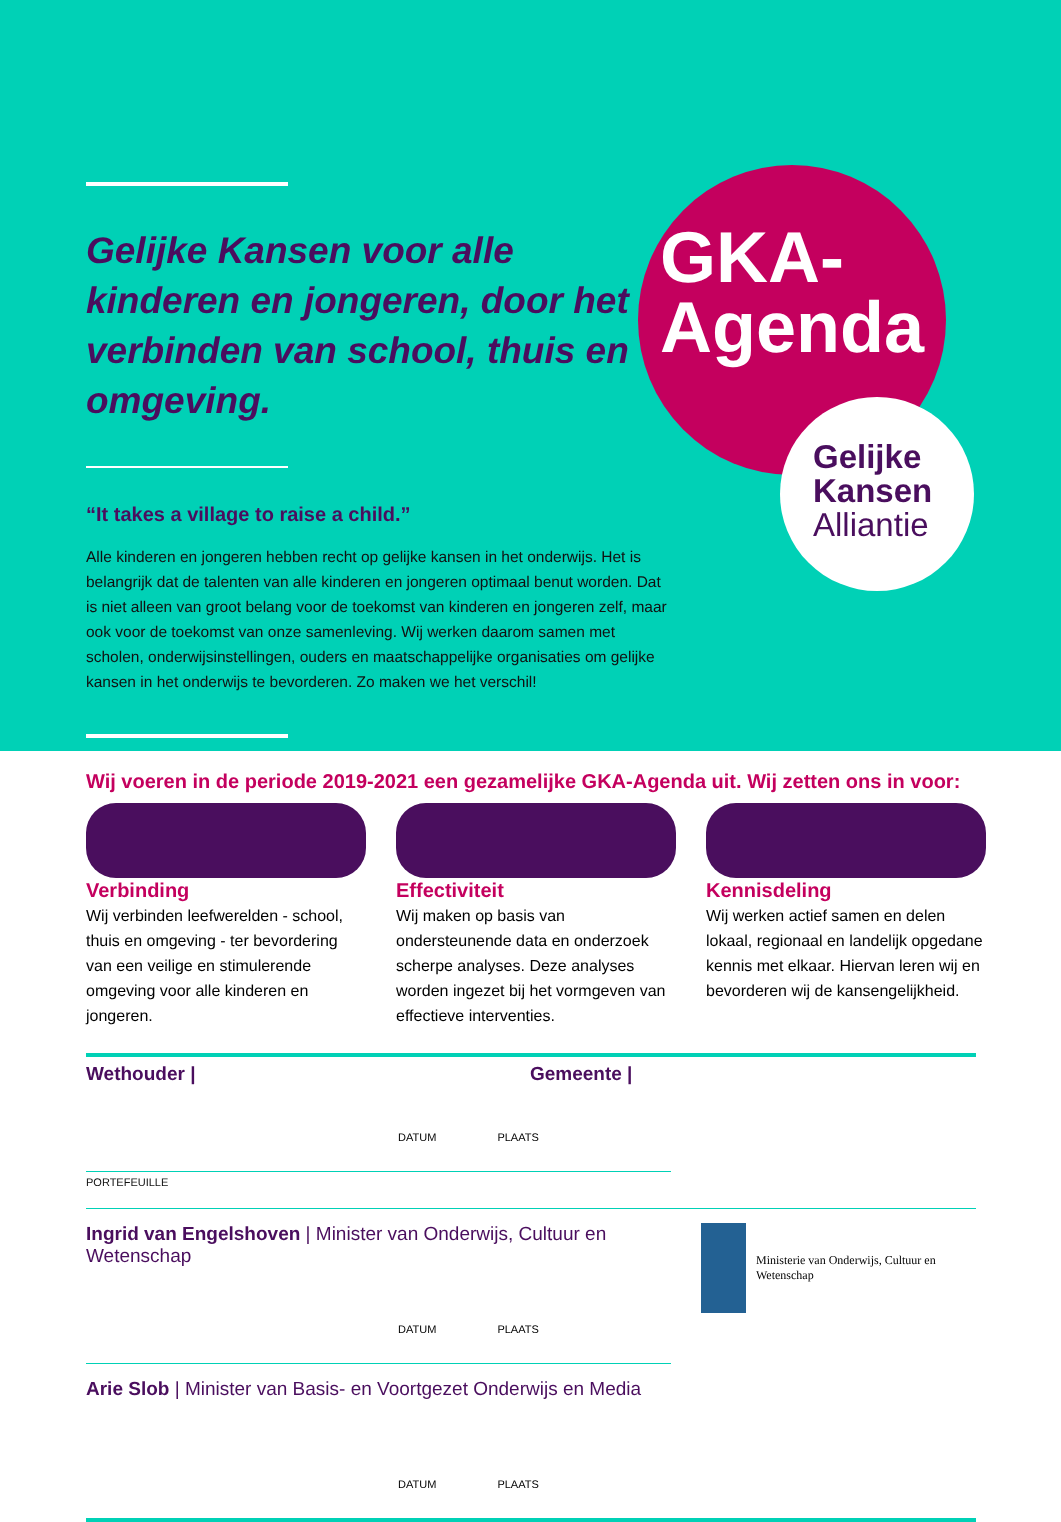Gelijke Kansen voor alle kinderen en jongeren, door het verbinden van school, thuis en omgeving.
“It takes a village to raise a child.”
Alle kinderen en jongeren hebben recht op gelijke kansen in het onderwijs. Het is belangrijk dat de talenten van alle kinderen en jongeren optimaal benut worden. Dat is niet alleen van groot belang voor de toekomst van kinderen en jongeren zelf, maar ook voor de toekomst van onze samenleving. Wij werken daarom samen met scholen, onderwijsinstellingen, ouders en maatschappelijke organisaties om gelijke kansen in het onderwijs te bevorderen. Zo maken we het verschil!
GKA-
Agenda
Gelijke
Kansen
Alliantie
Wij voeren in de periode 2019-2021 een gezamelijke GKA-Agenda uit. Wij zetten ons in voor:
Verbinding
Wij verbinden leefwerelden - school, thuis en omgeving - ter bevordering van een veilige en stimulerende omgeving voor alle kinderen en jongeren.
Effectiviteit
Wij maken op basis van ondersteunende data en onderzoek scherpe analyses. Deze analyses worden ingezet bij het vormgeven van effectieve interventies.
Kennisdeling
Wij werken actief samen en delen lokaal, regionaal en landelijk opgedane kennis met elkaar. Hiervan leren wij en bevorderen wij de kansengelijkheid.
Wethouder | Gemeente |
DATUM PLAATS
PORTEFEUILLE
Ingrid van Engelshoven | Minister van Onderwijs, Cultuur en Wetenschap
DATUM PLAATS
Arie Slob | Minister van Basis- en Voortgezet Onderwijs en Media
DATUM PLAATS
Ministerie van Onderwijs, Cultuur en Wetenschap